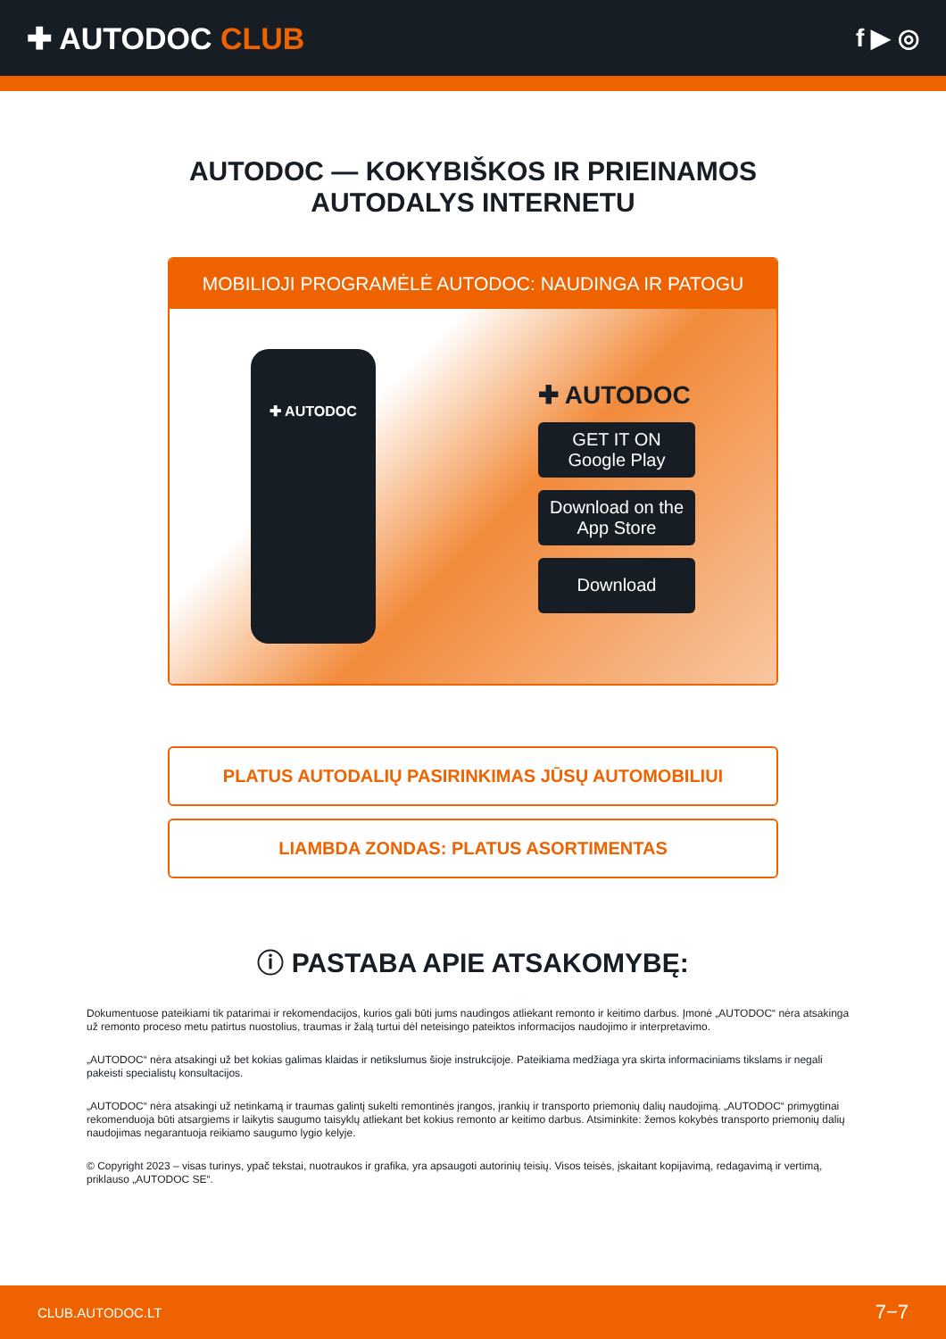✚ AUTODOC CLUB
f ▶ ◎
AUTODOC — KOKYBIŠKOS IR PRIEINAMOS
AUTODALYS INTERNETU
MOBILIOJI PROGRAMĖLĖ AUTODOC: NAUDINGA IR PATOGU
✚ AUTODOC
✚ AUTODOC
GET IT ON
Google Play
Download on the
App Store
Download
PLATUS AUTODALIŲ PASIRINKIMAS JŪSŲ AUTOMOBILIUI
LIAMBDA ZONDAS: PLATUS ASORTIMENTAS
ⓘ PASTABA APIE ATSAKOMYBĘ:
Dokumentuose pateikiami tik patarimai ir rekomendacijos, kurios gali būti jums naudingos atliekant remonto ir keitimo darbus. Įmonė „AUTODOC“ nėra atsakinga už remonto proceso metu patirtus nuostolius, traumas ir žalą turtui dėl neteisingo pateiktos informacijos naudojimo ir interpretavimo.
„AUTODOC“ nėra atsakingi už bet kokias galimas klaidas ir netikslumus šioje instrukcijoje. Pateikiama medžiaga yra skirta informaciniams tikslams ir negali pakeisti specialistų konsultacijos.
„AUTODOC“ nėra atsakingi už netinkamą ir traumas galintį sukelti remontinės įrangos, įrankių ir transporto priemonių dalių naudojimą. „AUTODOC“ primygtinai rekomenduoja būti atsargiems ir laikytis saugumo taisyklų atliekant bet kokius remonto ar keitimo darbus. Atsiminkite: žemos kokybės transporto priemonių dalių naudojimas negarantuoja reikiamo saugumo lygio kelyje.
© Copyright 2023 – visas turinys, ypač tekstai, nuotraukos ir grafika, yra apsaugoti autorinių teisių. Visos teisės, įskaitant kopijavimą, redagavimą ir vertimą, priklauso „AUTODOC SE“.
CLUB.AUTODOC.LT 7−7